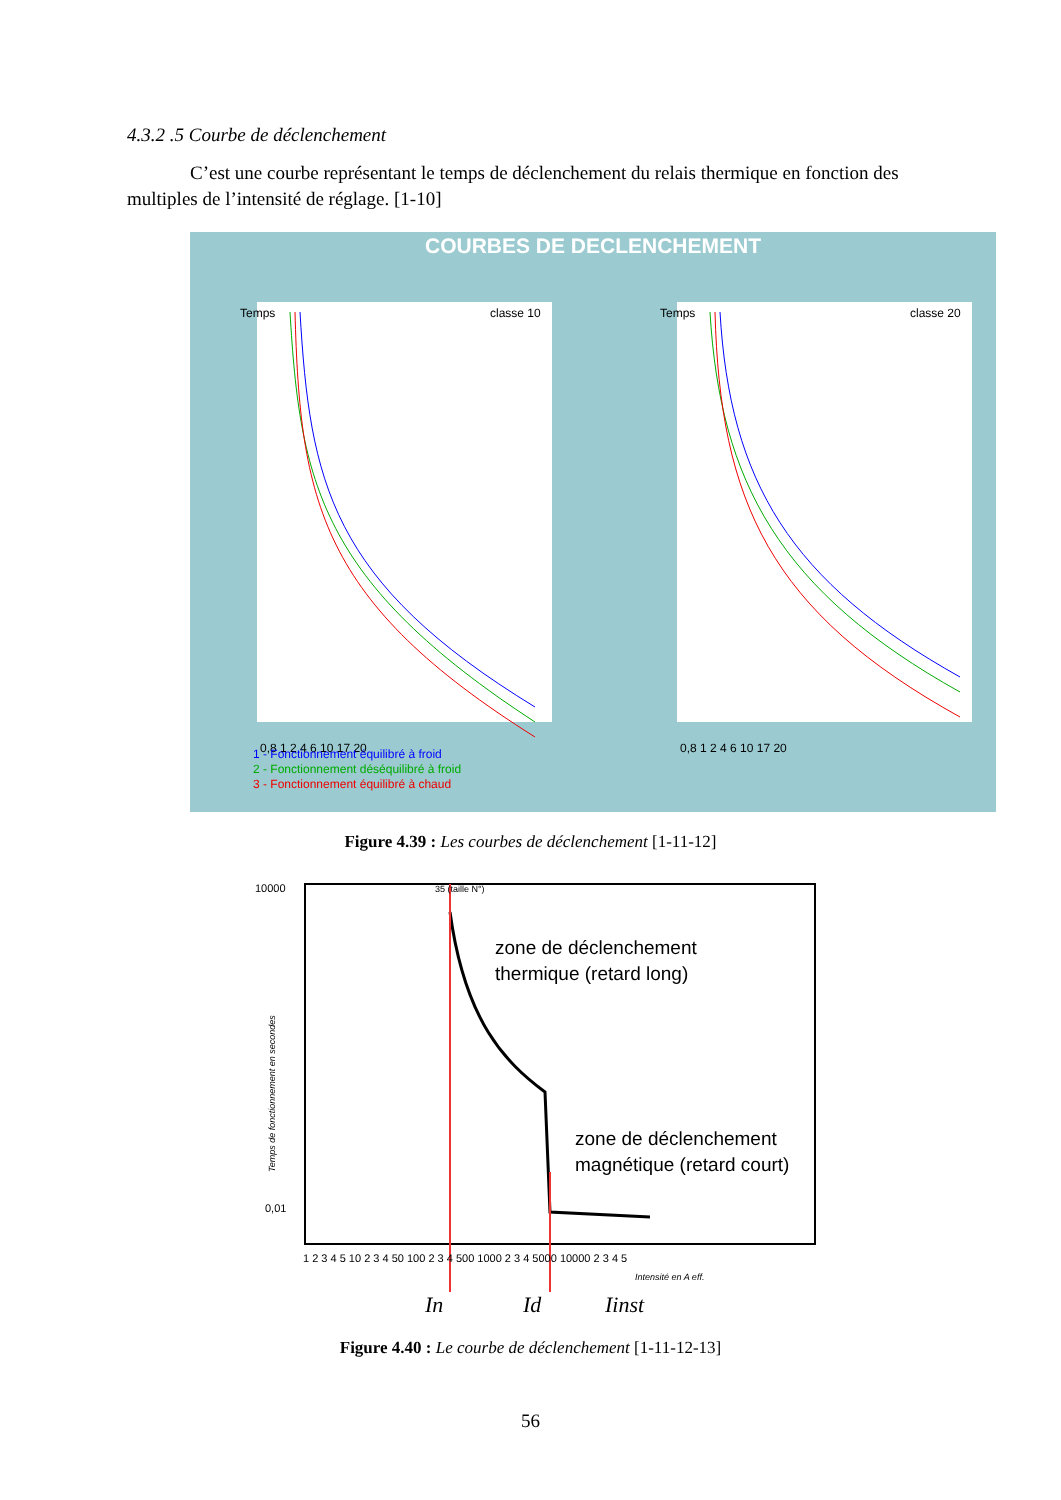4.3.2 .5 Courbe de déclenchement
C’est une courbe représentant le temps de déclenchement du relais thermique en fonction des multiples de l’intensité de réglage. [1-10]
COURBES DE DECLENCHEMENT
Temps
classe 10
Temps
classe 20
0,8 1 2 4 6 10 17 20
0,8 1 2 4 6 10 17 20
1 - Fonctionnement équilibré à froid
2 - Fonctionnement déséquilibré à froid
3 - Fonctionnement équilibré à chaud
Figure 4.39 : Les courbes de déclenchement [1-11-12]
10000
0,01
zone de déclenchement
thermique (retard long)
zone de déclenchement
magnétique (retard court)
1 2 3 4 5 10 2 3 4 50 100 2 3 4 500 1000 2 3 4 5000 10000 2 3 4 5
35 (taille N°)
Intensité en A eff.
In
Id
Iinst
Temps de fonctionnement en secondes
Figure 4.40 : Le courbe de déclenchement [1-11-12-13]
56